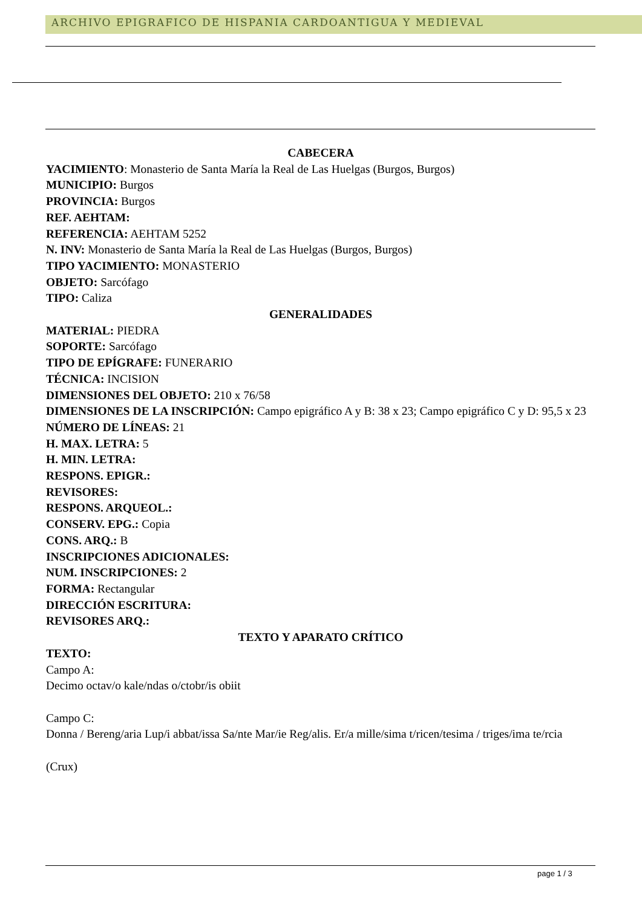ARCHIVO EPIGRAFICO DE HISPANIA CARDOANTIGUA Y MEDIEVAL
CABECERA
YACIMIENTO: Monasterio de Santa María la Real de Las Huelgas (Burgos, Burgos)
MUNICIPIO: Burgos
PROVINCIA: Burgos
REF. AEHTAM:
REFERENCIA: AEHTAM 5252
N. INV: Monasterio de Santa María la Real de Las Huelgas (Burgos, Burgos)
TIPO YACIMIENTO: MONASTERIO
OBJETO: Sarcófago
TIPO: Caliza
GENERALIDADES
MATERIAL: PIEDRA
SOPORTE: Sarcófago
TIPO DE EPÍGRAFE: FUNERARIO
TÉCNICA: INCISION
DIMENSIONES DEL OBJETO: 210 x 76/58
DIMENSIONES DE LA INSCRIPCIÓN: Campo epigráfico A y B: 38 x 23; Campo epigráfico C y D: 95,5 x 23
NÚMERO DE LÍNEAS: 21
H. MAX. LETRA: 5
H. MIN. LETRA:
RESPONS. EPIGR.:
REVISORES:
RESPONS. ARQUEOL.:
CONSERV. EPG.: Copia
CONS. ARQ.: B
INSCRIPCIONES ADICIONALES:
NUM. INSCRIPCIONES: 2
FORMA: Rectangular
DIRECCIÓN ESCRITURA:
REVISORES ARQ.:
TEXTO Y APARATO CRÍTICO
TEXTO:
Campo A:
Decimo octav/o kale/ndas o/ctobr/is obiit
Campo C:
Donna / Bereng/aria Lup/i abbat/issa Sa/nte Mar/ie Reg/alis. Er/a mille/sima t/ricen/tesima / triges/ima te/rcia
(Crux)
page 1 / 3